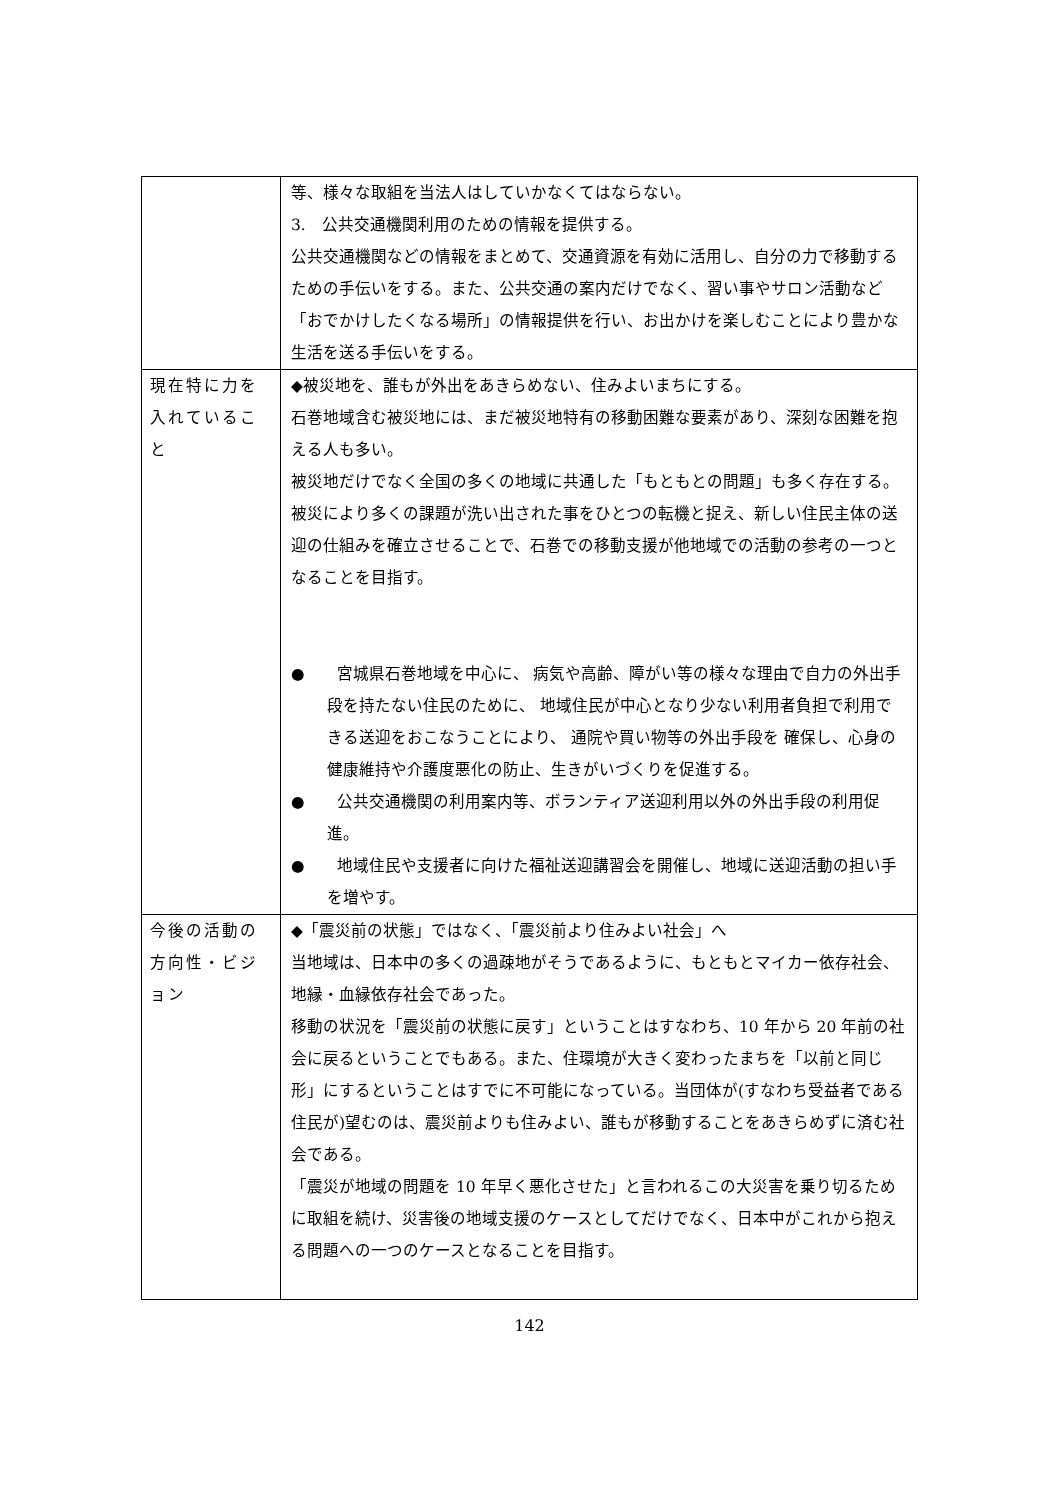| | 等、様々な取組を当法人はしていかなくてはならない。 3. 公共交通機関利用のための情報を提供する。 公共交通機関などの情報をまとめて、交通資源を有効に活用し、自分の力で移動するための手伝いをする。また、公共交通の案内だけでなく、習い事やサロン活動など「おでかけしたくなる場所」の情報提供を行い、お出かけを楽しむことにより豊かな生活を送る手伝いをする。 |
| 現在特に力を入れていること | ◆被災地を、誰もが外出をあきらめない、住みよいまちにする。 石巻地域含む被災地には、まだ被災地特有の移動困難な要素があり、深刻な困難を抱える人も多い。 被災地だけでなく全国の多くの地域に共通した「もともとの問題」も多く存在する。 被災により多くの課題が洗い出された事をひとつの転機と捉え、新しい住民主体の送迎の仕組みを確立させることで、石巻での移動支援が他地域での活動の参考の一つとなることを目指す。 ● 宮城県石巻地域を中心に、 病気や高齢、障がい等の様々な理由で自力の外出手段を持たない住民のために、 地域住民が中心となり少ない利用者負担で利用できる送迎をおこなうことにより、 通院や買い物等の外出手段を 確保し、心身の健康維持や介護度悪化の防止、生きがいづくりを促進する。 ● 公共交通機関の利用案内等、ボランティア送迎利用以外の外出手段の利用促進。 ● 地域住民や支援者に向けた福祉送迎講習会を開催し、地域に送迎活動の担い手を増やす。 |
| 今後の活動の方向性・ビジョン | ◆「震災前の状態」ではなく、「震災前より住みよい社会」へ 当地域は、日本中の多くの過疎地がそうであるように、もともとマイカー依存社会、地縁・血縁依存社会であった。 移動の状況を「震災前の状態に戻す」ということはすなわち、10 年から 20 年前の社会に戻るということでもある。また、住環境が大きく変わったまちを「以前と同じ形」にするということはすでに不可能になっている。当団体が(すなわち受益者である住民が)望むのは、震災前よりも住みよい、誰もが移動することをあきらめずに済む社会である。 「震災が地域の問題を 10 年早く悪化させた」と言われるこの大災害を乗り切るために取組を続け、災害後の地域支援のケースとしてだけでなく、日本中がこれから抱える問題への一つのケースとなることを目指す。 |
142